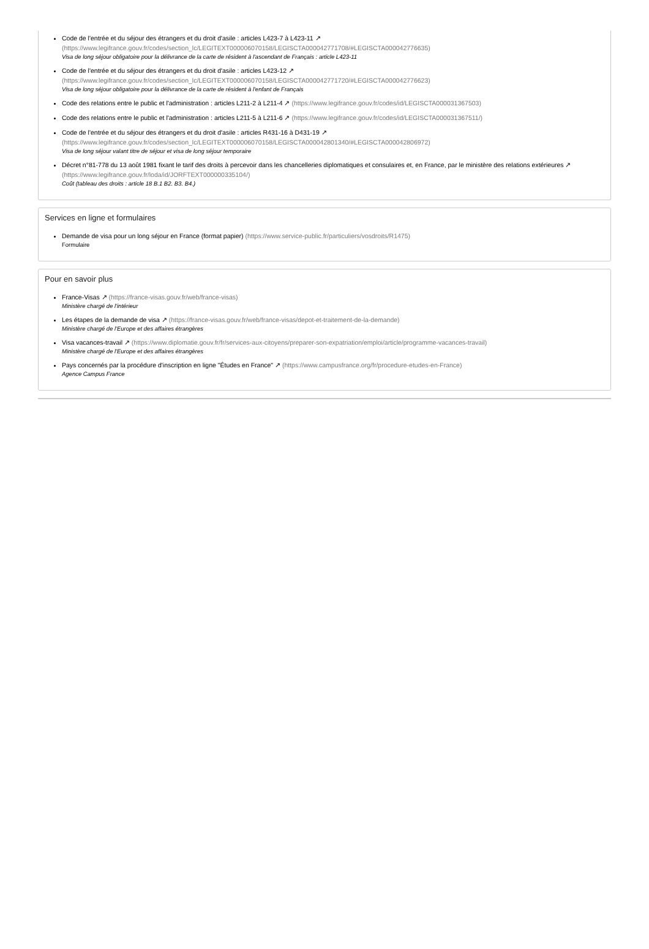Code de l'entrée et du séjour des étrangers et du droit d'asile : articles L423-7 à L423-11 ↗
(https://www.legifrance.gouv.fr/codes/section_lc/LEGITEXT000006070158/LEGISCTA000042771708/#LEGISCTA000042776635)
Visa de long séjour obligatoire pour la délivrance de la carte de résident à l'ascendant de Français : article L423-11
Code de l'entrée et du séjour des étrangers et du droit d'asile : articles L423-12 ↗
(https://www.legifrance.gouv.fr/codes/section_lc/LEGITEXT000006070158/LEGISCTA000042771720/#LEGISCTA000042776623)
Visa de long séjour obligatoire pour la délivrance de la carte de résident à l'enfant de Français
Code des relations entre le public et l'administration : articles L211-2 à L211-4 ↗ (https://www.legifrance.gouv.fr/codes/id/LEGISCTA000031367503)
Code des relations entre le public et l'administration : articles L211-5 à L211-6 ↗ (https://www.legifrance.gouv.fr/codes/id/LEGISCTA000031367511/)
Code de l'entrée et du séjour des étrangers et du droit d'asile : articles R431-16 à D431-19 ↗
(https://www.legifrance.gouv.fr/codes/section_lc/LEGITEXT000006070158/LEGISCTA000042801340/#LEGISCTA000042806972)
Visa de long séjour valant titre de séjour et visa de long séjour temporaire
Décret n°81-778 du 13 août 1981 fixant le tarif des droits à percevoir dans les chancelleries diplomatiques et consulaires et, en France, par le ministère des relations extérieures ↗ (https://www.legifrance.gouv.fr/loda/id/JORFTEXT000000335104/)
Coût (tableau des droits : article 18 B.1 B2. B3. B4.)
Services en ligne et formulaires
Demande de visa pour un long séjour en France (format papier) (https://www.service-public.fr/particuliers/vosdroits/R1475)
Formulaire
Pour en savoir plus
France-Visas ↗ (https://france-visas.gouv.fr/web/france-visas)
Ministère chargé de l'intérieur
Les étapes de la demande de visa ↗ (https://france-visas.gouv.fr/web/france-visas/depot-et-traitement-de-la-demande)
Ministère chargé de l'Europe et des affaires étrangères
Visa vacances-travail ↗ (https://www.diplomatie.gouv.fr/fr/services-aux-citoyens/preparer-son-expatriation/emploi/article/programme-vacances-travail)
Ministère chargé de l'Europe et des affaires étrangères
Pays concernés par la procédure d'inscription en ligne "Études en France" ↗ (https://www.campusfrance.org/fr/procedure-etudes-en-France)
Agence Campus France